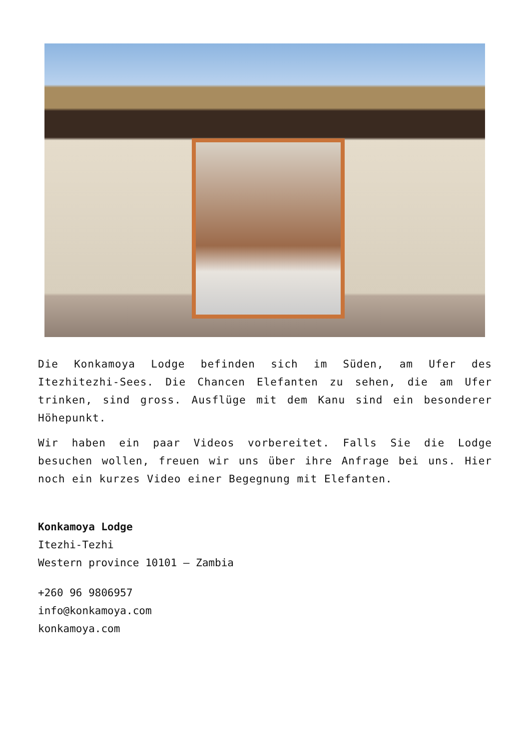Die Konkamoya Lodge befinden sich im Süden, am Ufer des Itezhitezhi-Sees. Die Chancen Elefanten zu sehen, die am Ufer trinken, sind gross. Ausflüge mit dem Kanu sind ein besonderer Höhepunkt.
Wir haben ein paar Videos vorbereitet. Falls Sie die Lodge besuchen wollen, freuen wir uns über ihre Anfrage bei uns. Hier noch ein kurzes Video einer Begegnung mit Elefanten.
Konkamoya Lodge
Itezhi-Tezhi
Western province 10101 – Zambia
+260 96 9806957
info@konkamoya.com
konkamoya.com